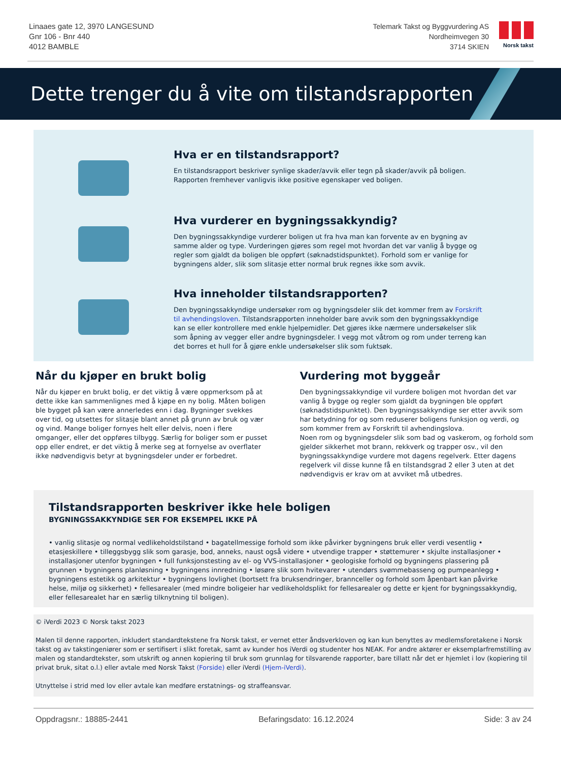Linaaes gate 12, 3970 LANGESUND
Gnr 106 - Bnr 440
4012 BAMBLE
Telemark Takst og Byggvurdering AS
Nordheimvegen 30
3714 SKIEN
Norsk takst
Dette trenger du å vite om tilstandsrapporten
Hva er en tilstandsrapport?
En tilstandsrapport beskriver synlige skader/avvik eller tegn på skader/avvik på boligen. Rapporten fremhever vanligvis ikke positive egenskaper ved boligen.
Hva vurderer en bygningssakkyndig?
Den bygningssakkyndige vurderer boligen ut fra hva man kan forvente av en bygning av samme alder og type. Vurderingen gjøres som regel mot hvordan det var vanlig å bygge og regler som gjaldt da boligen ble oppført (søknadstidspunktet). Forhold som er vanlige for bygningens alder, slik som slitasje etter normal bruk regnes ikke som avvik.
Hva inneholder tilstandsrapporten?
Den bygningssakkyndige undersøker rom og bygningsdeler slik det kommer frem av Forskrift til avhendingsloven. Tilstandsrapporten inneholder bare avvik som den bygningssakkyndige kan se eller kontrollere med enkle hjelpemidler. Det gjøres ikke nærmere undersøkelser slik som åpning av vegger eller andre bygningsdeler. I vegg mot våtrom og rom under terreng kan det borres et hull for å gjøre enkle undersøkelser slik som fuktsøk.
Når du kjøper en brukt bolig
Når du kjøper en brukt bolig, er det viktig å være oppmerksom på at dette ikke kan sammenlignes med å kjøpe en ny bolig. Måten boligen ble bygget på kan være annerledes enn i dag. Bygninger svekkes over tid, og utsettes for slitasje blant annet på grunn av bruk og vær og vind. Mange boliger fornyes helt eller delvis, noen i flere omganger, eller det oppføres tilbygg. Særlig for boliger som er pusset opp eller endret, er det viktig å merke seg at fornyelse av overflater ikke nødvendigvis betyr at bygningsdeler under er forbedret.
Vurdering mot byggeår
Den bygningssakkyndige vil vurdere boligen mot hvordan det var vanlig å bygge og regler som gjaldt da bygningen ble oppført (søknadstidspunktet). Den bygningssakkyndige ser etter avvik som har betydning for og som reduserer boligens funksjon og verdi, og som kommer frem av Forskrift til avhendingslova.
Noen rom og bygningsdeler slik som bad og vaskerom, og forhold som gjelder sikkerhet mot brann, rekkverk og trapper osv., vil den bygningssakkyndige vurdere mot dagens regelverk. Etter dagens regelverk vil disse kunne få en tilstandsgrad 2 eller 3 uten at det nødvendigvis er krav om at avviket må utbedres.
Tilstandsrapporten beskriver ikke hele boligen
BYGNINGSSAKKYNDIGE SER FOR EKSEMPEL IKKE PÅ
• vanlig slitasje og normal vedlikeholdstilstand • bagatellmessige forhold som ikke påvirker bygningens bruk eller verdi vesentlig • etasjeskillere • tilleggsbygg slik som garasje, bod, anneks, naust også videre • utvendige trapper • støttemurer • skjulte installasjoner • installasjoner utenfor bygningen • full funksjonstesting av el- og VVS-installasjoner • geologiske forhold og bygningens plassering på grunnen • bygningens planløsning • bygningens innredning • løsøre slik som hvitevarer • utendørs svømmebasseng og pumpeanlegg • bygningens estetikk og arkitektur • bygningens lovlighet (bortsett fra bruksendringer, brannceller og forhold som åpenbart kan påvirke helse, miljø og sikkerhet) • fellesarealer (med mindre boligeier har vedlikeholdsplikt for fellesarealer og dette er kjent for bygningssakkyndig, eller fellesarealet har en særlig tilknytning til boligen).
© iVerdi 2023 © Norsk takst 2023
Malen til denne rapporten, inkludert standardtekstene fra Norsk takst, er vernet etter åndsverkloven og kan kun benyttes av medlemsforetakene i Norsk takst og av takstingeniører som er sertifisert i slikt foretak, samt av kunder hos iVerdi og studenter hos NEAK. For andre aktører er eksemplarfremstilling av malen og standardtekster, som utskrift og annen kopiering til bruk som grunnlag for tilsvarende rapporter, bare tillatt når det er hjemlet i lov (kopiering til privat bruk, sitat o.l.) eller avtale med Norsk Takst (Forside) eller iVerdi (Hjem-iVerdi).
Utnyttelse i strid med lov eller avtale kan medføre erstatnings- og straffeansvar.
Oppdragsnr.: 18885-2441 Befaringsdato: 16.12.2024 Side: 3 av 24